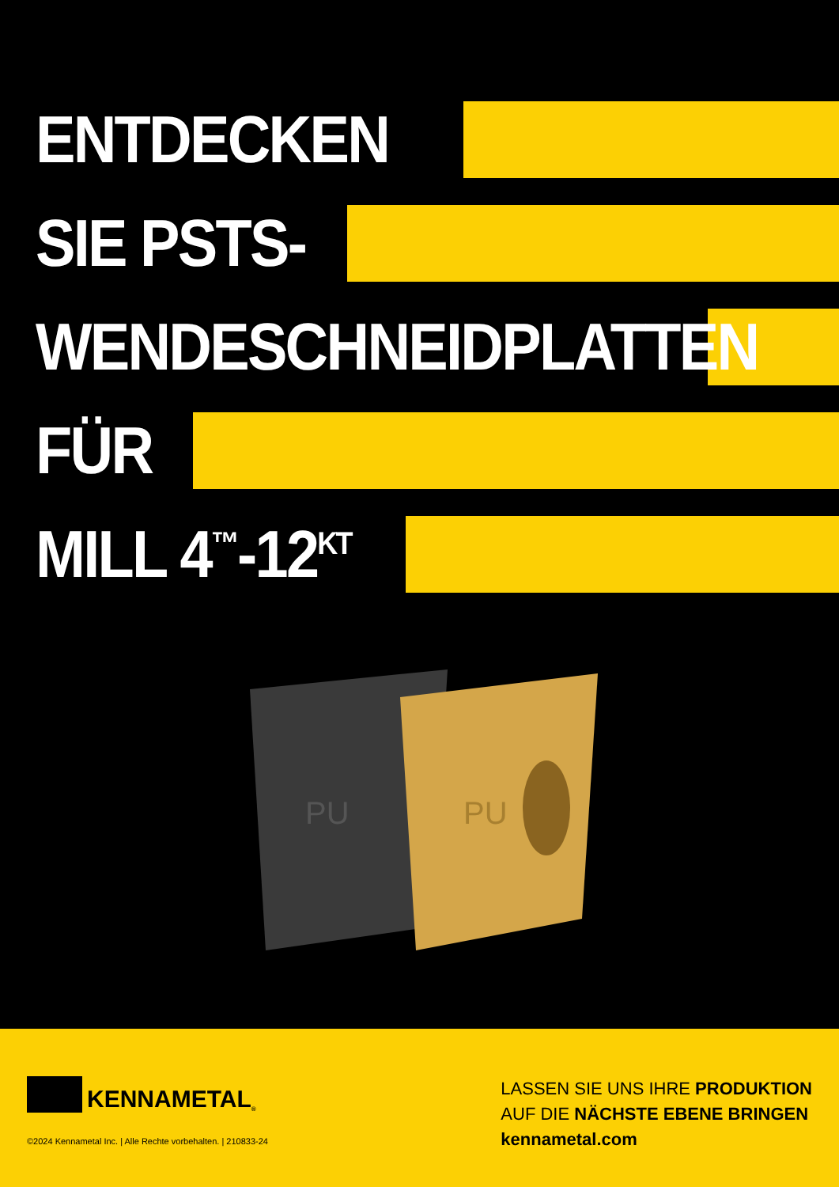ENTDECKEN
SIE PSTS-
WENDESCHNEIDPLATTEN
FÜR
MILL 4<sup>™</sup>-12<sup>KT</sup>
PU
PU
KENNAMETAL<sup>®</sup>
©2024 Kennametal Inc. | Alle Rechte vorbehalten. | 210833-24
LASSEN SIE UNS IHRE PRODUKTION
AUF DIE NÄCHSTE EBENE BRINGEN
kennametal.com